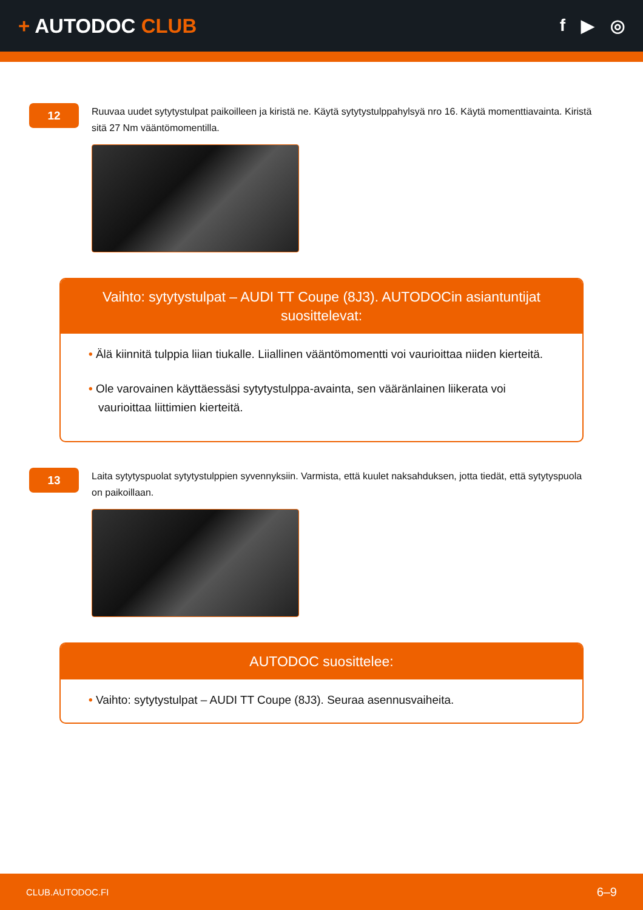+ AUTODOC CLUB
f ▶ ◎
12
Ruuvaa uudet sytytystulpat paikoilleen ja kiristä ne. Käytä sytytystulppahylsyä nro 16. Käytä momenttiavainta. Kiristä sitä 27 Nm vääntömomentilla.
Vaihto: sytytystulpat – AUDI TT Coupe (8J3). AUTODOCin asiantuntijat suosittelevat:
• Älä kiinnitä tulppia liian tiukalle. Liiallinen vääntömomentti voi vaurioittaa niiden kierteitä.
• Ole varovainen käyttäessäsi sytytystulppa-avainta, sen vääränlainen liikerata voi vaurioittaa liittimien kierteitä.
13
Laita sytytyspuolat sytytystulppien syvennyksiin. Varmista, että kuulet naksahduksen, jotta tiedät, että sytytyspuola on paikoillaan.
AUTODOC suosittelee:
• Vaihto: sytytystulpat – AUDI TT Coupe (8J3). Seuraa asennusvaiheita.
CLUB.AUTODOC.FI 6–9